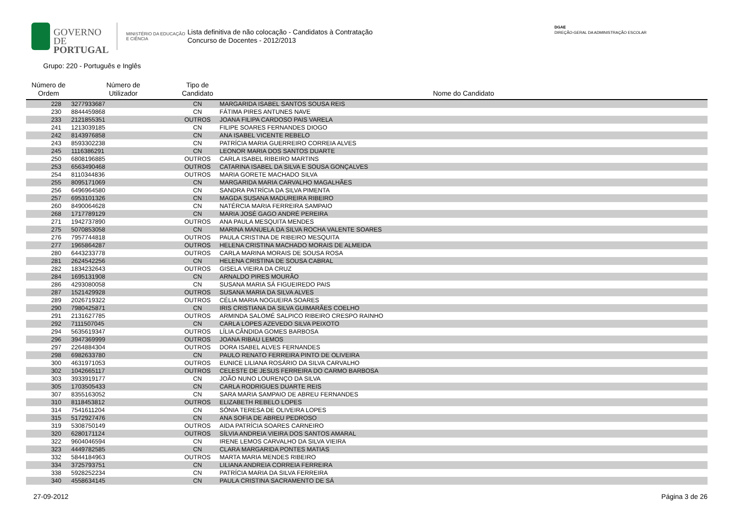GOVERNO DE
PORTUGAL
MINISTÉRIO DA EDUCAÇÃO
E CIÊNCIA
Lista definitiva de não colocação - Candidatos à Contratação
Concurso de Docentes - 2012/2013
DGAE
DIREÇÃO-GERAL DA ADMINISTRAÇÃO ESCOLAR
Grupo: 220 - Português e Inglês
| Número de Ordem | Número de Utilizador | Tipo de Candidato | Nome do Candidato |
| --- | --- | --- | --- |
| 228 | 3277933687 | CN | MARGARIDA ISABEL SANTOS SOUSA REIS |
| 230 | 8844459868 | CN | FÁTIMA PIRES ANTUNES NAVE |
| 233 | 2121855351 | OUTROS | JOANA FILIPA CARDOSO PAIS VARELA |
| 241 | 1213039185 | CN | FILIPE SOARES FERNANDES DIOGO |
| 242 | 8143976858 | CN | ANA ISABEL VICENTE REBELO |
| 243 | 8593302238 | CN | PATRÍCIA MARIA GUERREIRO CORREIA ALVES |
| 245 | 1116386291 | CN | LEONOR MARIA DOS SANTOS DUARTE |
| 250 | 6808196885 | OUTROS | CARLA ISABEL RIBEIRO MARTINS |
| 253 | 6563490468 | OUTROS | CATARINA ISABEL DA SILVA E SOUSA GONÇALVES |
| 254 | 8110344836 | OUTROS | MARIA GORETE MACHADO SILVA |
| 255 | 8095171069 | CN | MARGARIDA MARIA CARVALHO MAGALHÃES |
| 256 | 6496964580 | CN | SANDRA PATRÍCIA DA SILVA PIMENTA |
| 257 | 6953101326 | CN | MAGDA SUSANA MADUREIRA RIBEIRO |
| 260 | 8490064628 | CN | NATÉRCIA MARIA FERREIRA SAMPAIO |
| 268 | 1717789129 | CN | MARIA JOSÉ GAGO ANDRÉ PEREIRA |
| 271 | 1942737890 | OUTROS | ANA PAULA MESQUITA MENDES |
| 275 | 5070853058 | CN | MARINA MANUELA DA SILVA ROCHA VALENTE SOARES |
| 276 | 7957744818 | OUTROS | PAULA CRISTINA DE RIBEIRO MESQUITA |
| 277 | 1965864287 | OUTROS | HELENA CRISTINA MACHADO MORAIS DE ALMEIDA |
| 280 | 6443233778 | OUTROS | CARLA MARINA MORAIS DE SOUSA ROSA |
| 281 | 2624542256 | CN | HELENA CRISTINA DE SOUSA CABRAL |
| 282 | 1834232643 | OUTROS | GISELA VIEIRA DA CRUZ |
| 284 | 1695131908 | CN | ARNALDO PIRES MOURÃO |
| 286 | 4293080058 | CN | SUSANA MARIA SÁ FIGUEIREDO PAIS |
| 287 | 1521429928 | OUTROS | SUSANA MARIA DA SILVA ALVES |
| 289 | 2026719322 | OUTROS | CÉLIA MARIA NOGUEIRA SOARES |
| 290 | 7980425871 | CN | IRIS CRISTIANA DA SILVA GUIMARÃES COELHO |
| 291 | 2131627785 | OUTROS | ARMINDA SALOMÉ SALPICO RIBEIRO CRESPO RAINHO |
| 292 | 7111507045 | CN | CARLA LOPES AZEVEDO SILVA PEIXOTO |
| 294 | 5635619347 | OUTROS | LÍLIA CÂNDIDA GOMES BARBOSA |
| 296 | 3947369999 | OUTROS | JOANA RIBAU LEMOS |
| 297 | 2264884304 | OUTROS | DORA ISABEL ALVES FERNANDES |
| 298 | 6982633780 | CN | PAULO RENATO FERREIRA PINTO DE OLIVEIRA |
| 300 | 4631971053 | OUTROS | EUNICE LILIANA ROSÁRIO DA SILVA CARVALHO |
| 302 | 1042665117 | OUTROS | CELESTE DE JESUS FERREIRA DO CARMO BARBOSA |
| 303 | 3933919177 | CN | JOÃO NUNO LOURENÇO DA SILVA |
| 305 | 1703505433 | CN | CARLA RODRIGUES DUARTE REIS |
| 307 | 8355163052 | CN | SARA MARIA SAMPAIO DE ABREU FERNANDES |
| 310 | 8118453812 | OUTROS | ELIZABETH REBELO LOPES |
| 314 | 7541611204 | CN | SÓNIA TERESA DE OLIVEIRA LOPES |
| 315 | 5172927476 | CN | ANA SOFIA DE ABREU PEDROSO |
| 319 | 5308750149 | OUTROS | AIDA PATRÍCIA SOARES CARNEIRO |
| 320 | 6280171124 | OUTROS | SÍLVIA ANDREIA VIEIRA DOS SANTOS AMARAL |
| 322 | 9604046594 | CN | IRENE LEMOS CARVALHO DA SILVA VIEIRA |
| 323 | 4449782585 | CN | CLARA MARGARIDA PONTES MATIAS |
| 332 | 5844184963 | OUTROS | MARTA MARIA MENDES RIBEIRO |
| 334 | 3725793751 | CN | LILIANA ANDREIA CORREIA FERREIRA |
| 338 | 5928252234 | CN | PATRÍCIA MARIA DA SILVA FERREIRA |
| 340 | 4558634145 | CN | PAULA CRISTINA SACRAMENTO DE SÁ |
27-09-2012 Página 3 de 26